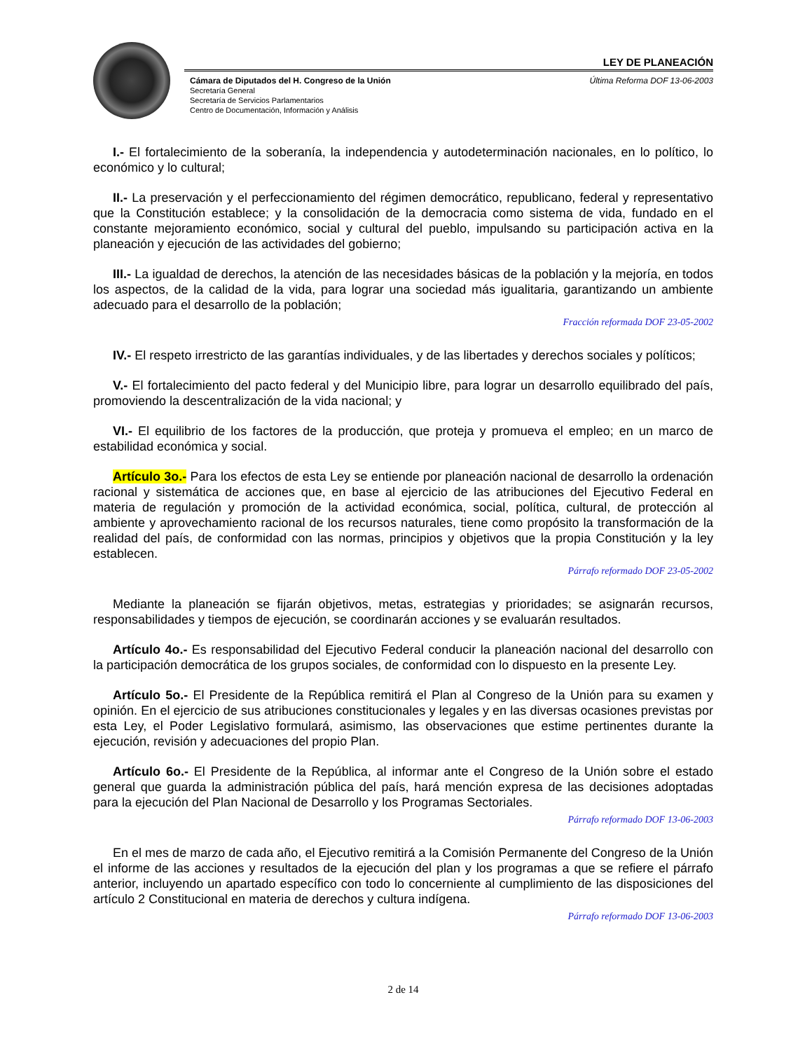LEY DE PLANEACIÓN
Cámara de Diputados del H. Congreso de la Unión
Secretaría General
Secretaría de Servicios Parlamentarios
Centro de Documentación, Información y Análisis
Última Reforma DOF 13-06-2003
I.- El fortalecimiento de la soberanía, la independencia y autodeterminación nacionales, en lo político, lo económico y lo cultural;
II.- La preservación y el perfeccionamiento del régimen democrático, republicano, federal y representativo que la Constitución establece; y la consolidación de la democracia como sistema de vida, fundado en el constante mejoramiento económico, social y cultural del pueblo, impulsando su participación activa en la planeación y ejecución de las actividades del gobierno;
III.- La igualdad de derechos, la atención de las necesidades básicas de la población y la mejoría, en todos los aspectos, de la calidad de la vida, para lograr una sociedad más igualitaria, garantizando un ambiente adecuado para el desarrollo de la población;
Fracción reformada DOF 23-05-2002
IV.- El respeto irrestricto de las garantías individuales, y de las libertades y derechos sociales y políticos;
V.- El fortalecimiento del pacto federal y del Municipio libre, para lograr un desarrollo equilibrado del país, promoviendo la descentralización de la vida nacional; y
VI.- El equilibrio de los factores de la producción, que proteja y promueva el empleo; en un marco de estabilidad económica y social.
Artículo 3o.- Para los efectos de esta Ley se entiende por planeación nacional de desarrollo la ordenación racional y sistemática de acciones que, en base al ejercicio de las atribuciones del Ejecutivo Federal en materia de regulación y promoción de la actividad económica, social, política, cultural, de protección al ambiente y aprovechamiento racional de los recursos naturales, tiene como propósito la transformación de la realidad del país, de conformidad con las normas, principios y objetivos que la propia Constitución y la ley establecen.
Párrafo reformado DOF 23-05-2002
Mediante la planeación se fijarán objetivos, metas, estrategias y prioridades; se asignarán recursos, responsabilidades y tiempos de ejecución, se coordinarán acciones y se evaluarán resultados.
Artículo 4o.- Es responsabilidad del Ejecutivo Federal conducir la planeación nacional del desarrollo con la participación democrática de los grupos sociales, de conformidad con lo dispuesto en la presente Ley.
Artículo 5o.- El Presidente de la República remitirá el Plan al Congreso de la Unión para su examen y opinión. En el ejercicio de sus atribuciones constitucionales y legales y en las diversas ocasiones previstas por esta Ley, el Poder Legislativo formulará, asimismo, las observaciones que estime pertinentes durante la ejecución, revisión y adecuaciones del propio Plan.
Artículo 6o.- El Presidente de la República, al informar ante el Congreso de la Unión sobre el estado general que guarda la administración pública del país, hará mención expresa de las decisiones adoptadas para la ejecución del Plan Nacional de Desarrollo y los Programas Sectoriales.
Párrafo reformado DOF 13-06-2003
En el mes de marzo de cada año, el Ejecutivo remitirá a la Comisión Permanente del Congreso de la Unión el informe de las acciones y resultados de la ejecución del plan y los programas a que se refiere el párrafo anterior, incluyendo un apartado específico con todo lo concerniente al cumplimiento de las disposiciones del artículo 2 Constitucional en materia de derechos y cultura indígena.
Párrafo reformado DOF 13-06-2003
2 de 14